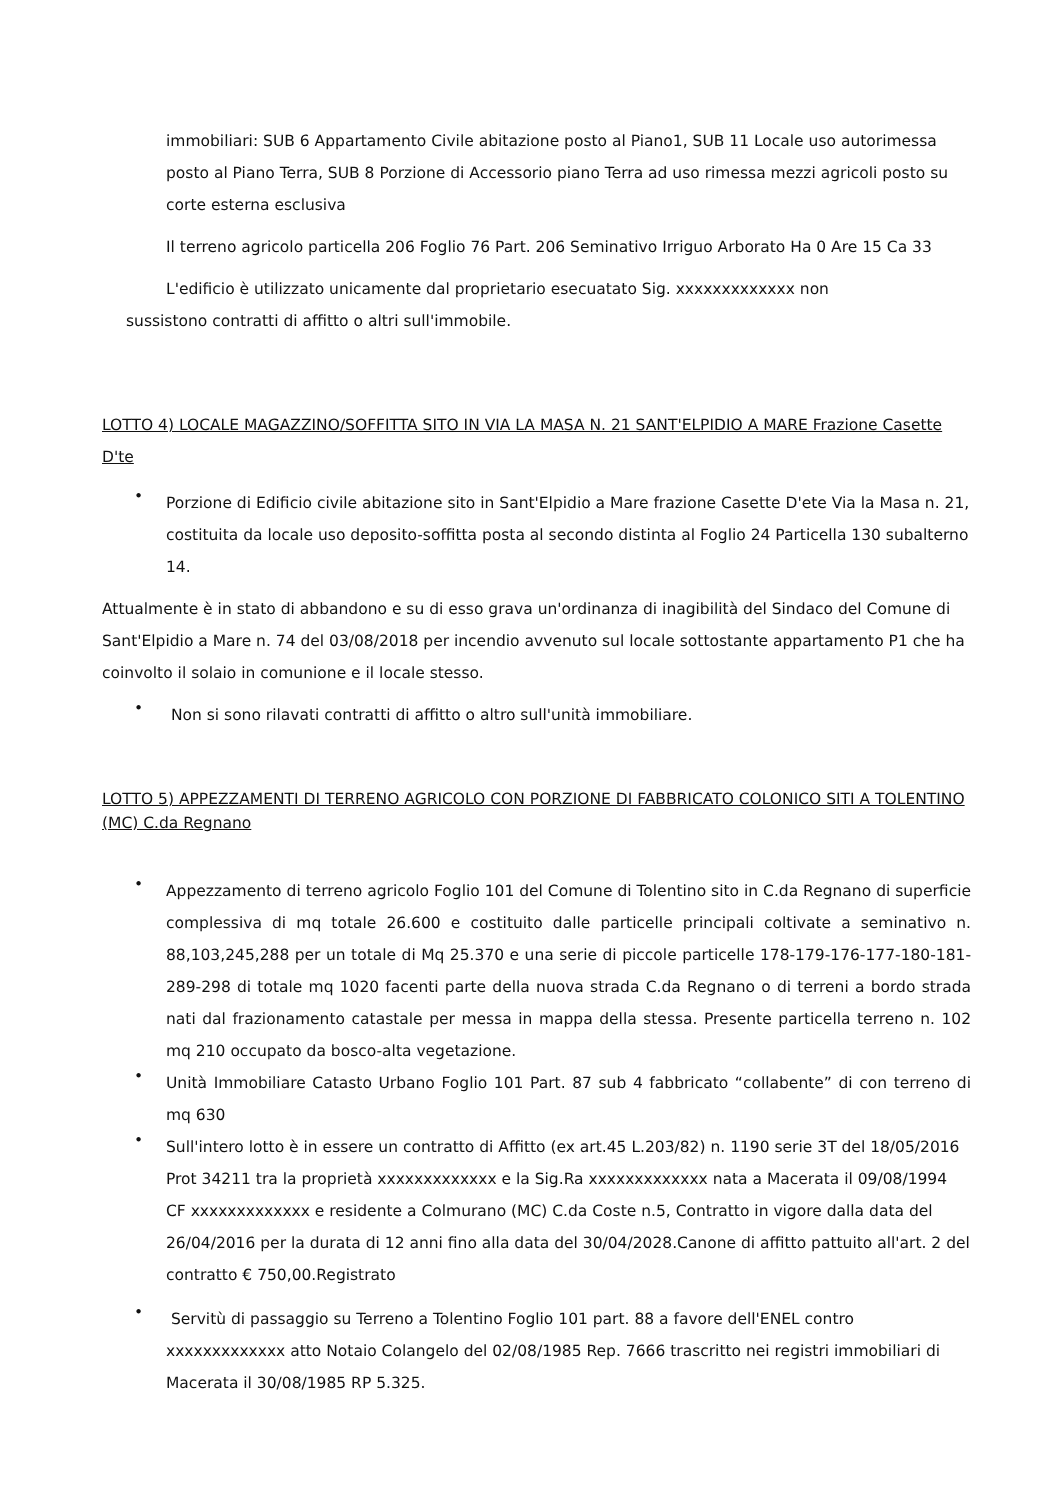immobiliari: SUB 6 Appartamento Civile abitazione posto al Piano1, SUB 11 Locale uso autorimessa posto al Piano Terra, SUB 8 Porzione di Accessorio piano Terra ad uso rimessa mezzi agricoli posto su corte esterna esclusiva
Il terreno agricolo particella 206 Foglio 76 Part. 206 Seminativo Irriguo Arborato Ha 0 Are 15 Ca 33
L'edificio è utilizzato unicamente dal proprietario esecuatato Sig. xxxxxxxxxxxxx non
sussistono contratti di affitto o altri sull'immobile.
LOTTO 4) LOCALE MAGAZZINO/SOFFITTA SITO IN VIA LA MASA N. 21 SANT'ELPIDIO A MARE Frazione Casette D'te
•
Porzione di Edificio civile abitazione sito in Sant'Elpidio a Mare frazione Casette D'ete Via la Masa n. 21, costituita da locale uso deposito-soffitta posta al secondo distinta al Foglio 24 Particella 130 subalterno 14.
Attualmente è in stato di abbandono e su di esso grava un'ordinanza di inagibilità del Sindaco del Comune di Sant'Elpidio a Mare n. 74 del 03/08/2018 per incendio avvenuto sul locale sottostante appartamento P1 che ha coinvolto il solaio in comunione e il locale stesso.
•
Non si sono rilavati contratti di affitto o altro sull'unità immobiliare.
LOTTO 5) APPEZZAMENTI DI TERRENO AGRICOLO CON PORZIONE DI FABBRICATO COLONICO SITI A TOLENTINO (MC) C.da Regnano
•
Appezzamento di terreno agricolo Foglio 101 del Comune di Tolentino sito in C.da Regnano di superficie complessiva di mq totale 26.600 e costituito dalle particelle principali coltivate a seminativo n. 88,103,245,288 per un totale di Mq 25.370 e una serie di piccole particelle 178-179-176-177-180-181-289-298 di totale mq 1020 facenti parte della nuova strada C.da Regnano o di terreni a bordo strada nati dal frazionamento catastale per messa in mappa della stessa. Presente particella terreno n. 102 mq 210 occupato da bosco-alta vegetazione.
•
Unità Immobiliare Catasto Urbano Foglio 101 Part. 87 sub 4 fabbricato “collabente” di con terreno di mq 630
•
Sull'intero lotto è in essere un contratto di Affitto (ex art.45 L.203/82) n. 1190 serie 3T del 18/05/2016 Prot 34211 tra la proprietà xxxxxxxxxxxxx e la Sig.Ra xxxxxxxxxxxxx nata a Macerata il 09/08/1994 CF xxxxxxxxxxxxx e residente a Colmurano (MC) C.da Coste n.5, Contratto in vigore dalla data del 26/04/2016 per la durata di 12 anni fino alla data del 30/04/2028.Canone di affitto pattuito all'art. 2 del contratto € 750,00.Registrato
•
Servitù di passaggio su Terreno a Tolentino Foglio 101 part. 88 a favore dell'ENEL contro xxxxxxxxxxxxx atto Notaio Colangelo del 02/08/1985 Rep. 7666 trascritto nei registri immobiliari di Macerata il 30/08/1985 RP 5.325.